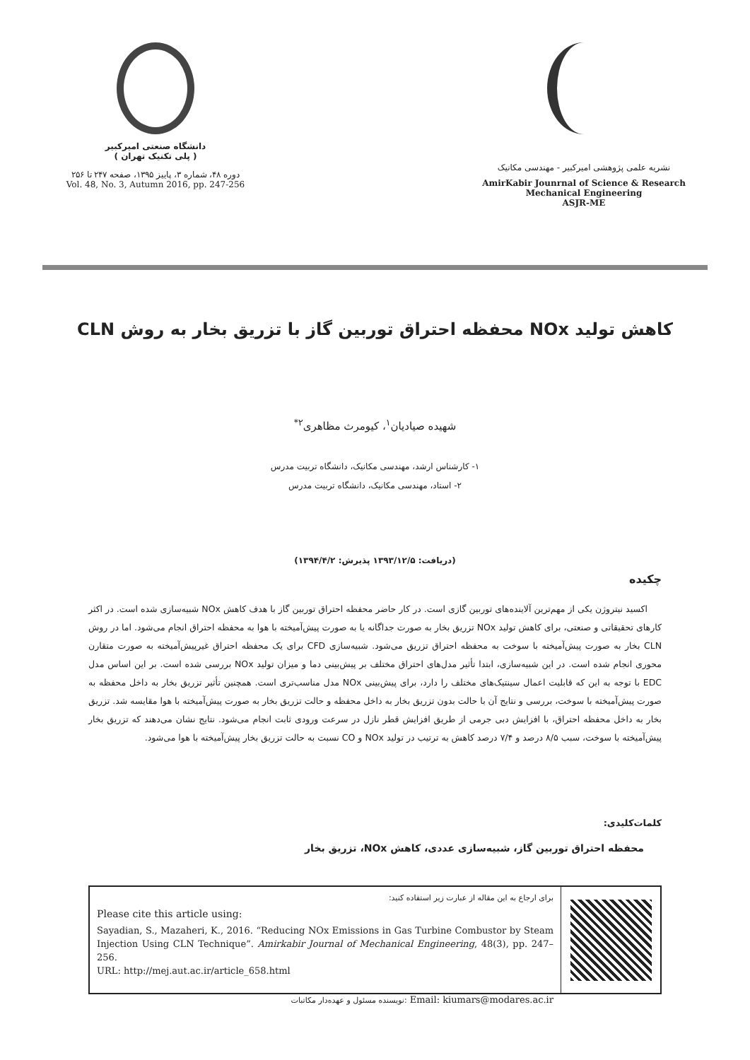دانشگاه صنعتی امیرکبیر
( پلی تکنیک تهران )
دوره ۴۸، شماره ۳، پاییز ۱۳۹۵، صفحه ۲۴۷ تا ۲۵۶
Vol. 48, No. 3, Autumn 2016, pp. 247-256
نشریه علمی پژوهشی امیرکبیر - مهندسی مکانیک
AmirKabir Jounrnal of Science & Research
Mechanical Engineering
ASJR-ME
کاهش تولید NOx محفظه احتراق توربین گاز با تزریق بخار به روش CLN
شهیده صیادیان<sup>۱</sup>، کیومرث مظاهری<sup>۲*</sup>
۱- کارشناس ارشد، مهندسی مکانیک، دانشگاه تربیت مدرس
۲- استاد، مهندسی مکانیک، دانشگاه تربیت مدرس
(دریافت: ۱۳۹۳/۱۲/۵ پذیرش: ۱۳۹۴/۴/۲)
چکیده
اکسید نیتروژن یکی از مهم‌ترین آلاینده‌های توربین گازی است. در کار حاضر محفظه احتراق توربین گاز با هدف کاهش NOx شبیه‌سازی شده است. در اکثر کارهای تحقیقاتی و صنعتی، برای کاهش تولید NOx تزریق بخار به صورت جداگانه یا به صورت پیش‌آمیخته با هوا به محفظه احتراق انجام می‌شود. اما در روش CLN بخار به صورت پیش‌آمیخته با سوخت به محفظه احتراق تزریق می‌شود. شبیه‌سازی CFD برای یک محفظه احتراق غیرپیش‌آمیخته به صورت متقارن محوری انجام شده است. در این شبیه‌سازی، ابتدا تأثیر مدل‌های احتراق مختلف بر پیش‌بینی دما و میزان تولید NOx بررسی شده است. بر این اساس مدل EDC با توجه به این که قابلیت اعمال سینتیک‌های مختلف را دارد، برای پیش‌بینی NOx مدل مناسب‌تری است. همچنین تأثیر تزریق بخار به داخل محفظه به صورت پیش‌آمیخته با سوخت، بررسی و نتایج آن با حالت بدون تزریق بخار به داخل محفظه و حالت تزریق بخار به صورت پیش‌آمیخته با هوا مقایسه شد. تزریق بخار به داخل محفظه احتراق، با افزایش دبی جرمی از طریق افزایش قطر نازل در سرعت ورودی ثابت انجام می‌شود. نتایج نشان می‌دهند که تزریق بخار پیش‌آمیخته با سوخت، سبب ۸/۵ درصد و ۷/۴ درصد کاهش به ترتیب در تولید NOx و CO نسبت به حالت تزریق بخار پیش‌آمیخته با هوا می‌شود.
کلمات‌کلیدی:
محفظه احتراق توربین گاز، شبیه‌سازی عددی، کاهش NOx، تزریق بخار
برای ارجاع به این مقاله از عبارت زیر استفاده کنید:
Please cite this article using:
Sayadian, S., Mazaheri, K., 2016. “Reducing NOx Emissions in Gas Turbine Combustor by Steam Injection Using CLN Technique”. Amirkabir Journal of Mechanical Engineering, 48(3), pp. 247–256.
URL: http://mej.aut.ac.ir/article_658.html
نویسنده مسئول و عهده‌دار مکاتبات: Email: kiumars@modares.ac.ir